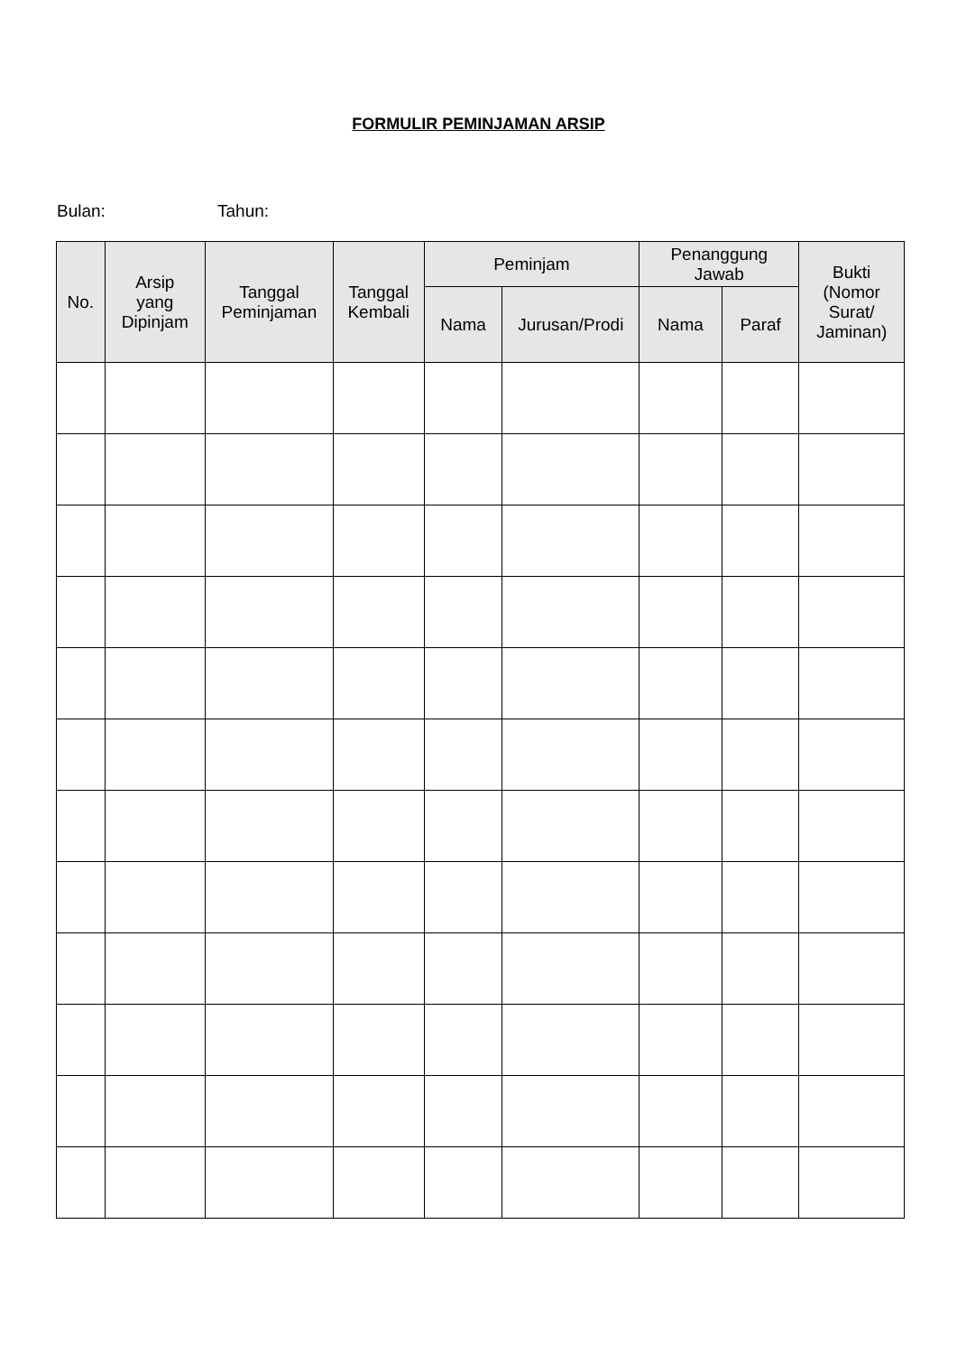FORMULIR PEMINJAMAN ARSIP
Bulan: Tahun:
| No. | Arsip yang Dipinjam | Tanggal Peminjaman | Tanggal Kembali | Peminjam | | Penanggung Jawab | | Bukti (Nomor Surat/ Jaminan) |
| --- | --- | --- | --- | --- | --- | --- | --- | --- |
| | | | | Nama | Jurusan/Prodi | Nama | Paraf | |